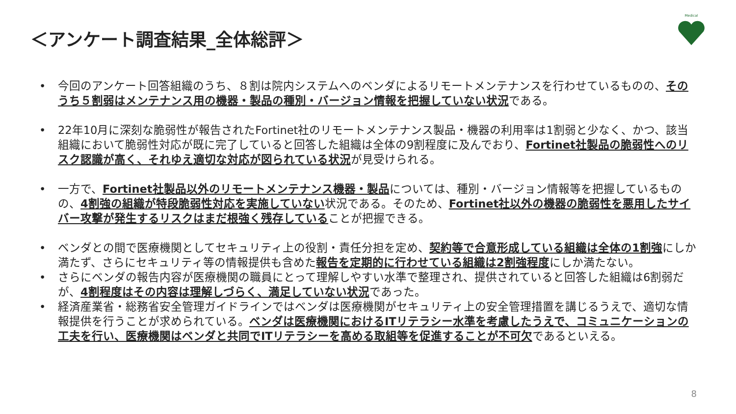＜アンケート調査結果_全体総評＞
Medical
• 今回のアンケート回答組織のうち、８割は院内システムへのベンダによるリモートメンテナンスを行わせているものの、そのうち５割弱はメンテナンス用の機器・製品の種別・バージョン情報を把握していない状況である。
• 22年10月に深刻な脆弱性が報告されたFortinet社のリモートメンテナンス製品・機器の利用率は1割弱と少なく、かつ、該当組織において脆弱性対応が既に完了していると回答した組織は全体の9割程度に及んでおり、Fortinet社製品の脆弱性へのリスク認識が高く、それゆえ適切な対応が図られている状況が見受けられる。
• 一方で、Fortinet社製品以外のリモートメンテナンス機器・製品については、種別・バージョン情報等を把握しているものの、4割強の組織が特段脆弱性対応を実施していない状況である。そのため、Fortinet社以外の機器の脆弱性を悪用したサイバー攻撃が発生するリスクはまだ根強く残存していることが把握できる。
• ベンダとの間で医療機関としてセキュリティ上の役割・責任分担を定め、契約等で合意形成している組織は全体の1割強にしか満たず、さらにセキュリティ等の情報提供も含めた報告を定期的に行わせている組織は2割強程度にしか満たない。
• さらにベンダの報告内容が医療機関の職員にとって理解しやすい水準で整理され、提供されていると回答した組織は6割弱だが、4割程度はその内容は理解しづらく、満足していない状況であった。
• 経済産業省・総務省安全管理ガイドラインではベンダは医療機関がセキュリティ上の安全管理措置を講じるうえで、適切な情報提供を行うことが求められている。ベンダは医療機関におけるITリテラシー水準を考慮したうえで、コミュニケーションの工夫を行い、医療機関はベンダと共同でITリテラシーを高める取組等を促進することが不可欠であるといえる。
8